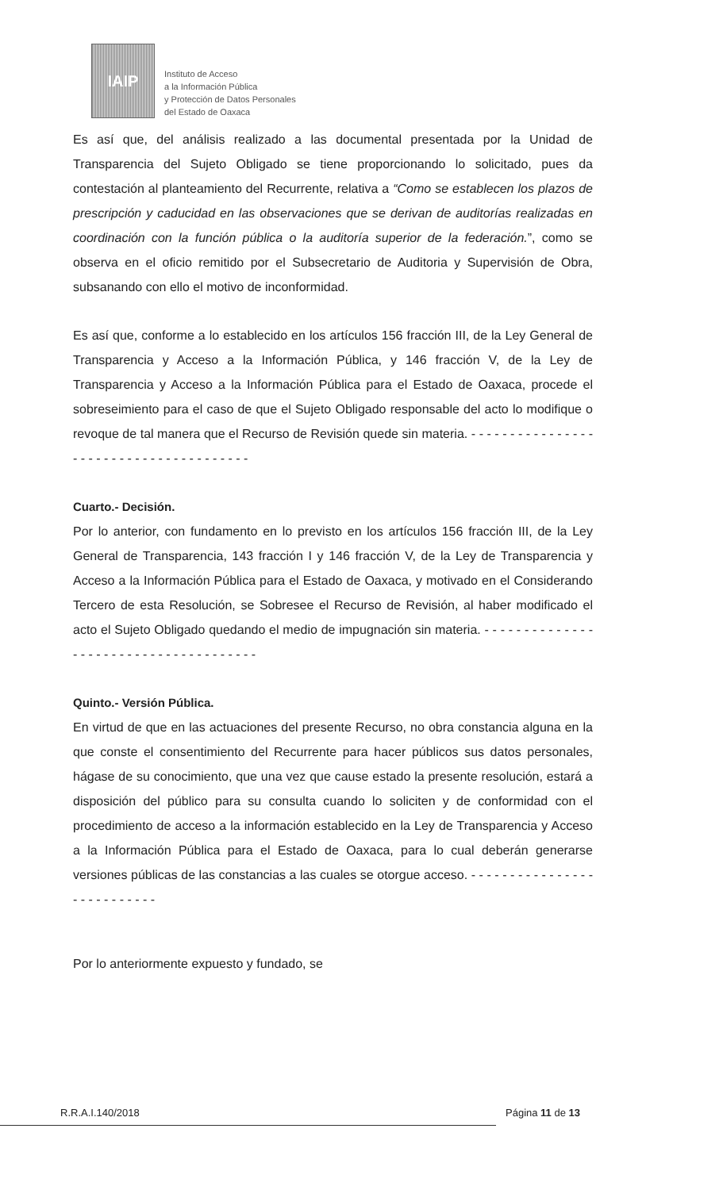IAIP
Instituto de Acceso
a la Información Pública
y Protección de Datos Personales
del Estado de Oaxaca
Es así que, del análisis realizado a las documental presentada por la Unidad de Transparencia del Sujeto Obligado se tiene proporcionando lo solicitado, pues da contestación al planteamiento del Recurrente, relativa a “Como se establecen los plazos de prescripción y caducidad en las observaciones que se derivan de auditorías realizadas en coordinación con la función pública o la auditoría superior de la federación.”, como se observa en el oficio remitido por el Subsecretario de Auditoria y Supervisión de Obra, subsanando con ello el motivo de inconformidad.
Es así que, conforme a lo establecido en los artículos 156 fracción III, de la Ley General de Transparencia y Acceso a la Información Pública, y 146 fracción V, de la Ley de Transparencia y Acceso a la Información Pública para el Estado de Oaxaca, procede el sobreseimiento para el caso de que el Sujeto Obligado responsable del acto lo modifique o revoque de tal manera que el Recurso de Revisión quede sin materia. - - - - - - - - - - - - - - - - - - - - - - - - - - - - - - - - - - - - - - -
Cuarto.- Decisión.
Por lo anterior, con fundamento en lo previsto en los artículos 156 fracción III, de la Ley General de Transparencia, 143 fracción I y 146 fracción V, de la Ley de Transparencia y Acceso a la Información Pública para el Estado de Oaxaca, y motivado en el Considerando Tercero de esta Resolución, se Sobresee el Recurso de Revisión, al haber modificado el acto el Sujeto Obligado quedando el medio de impugnación sin materia. - - - - - - - - - - - - - - - - - - - - - - - - - - - - - - - - - - - - - -
Quinto.- Versión Pública.
En virtud de que en las actuaciones del presente Recurso, no obra constancia alguna en la que conste el consentimiento del Recurrente para hacer públicos sus datos personales, hágase de su conocimiento, que una vez que cause estado la presente resolución, estará a disposición del público para su consulta cuando lo soliciten y de conformidad con el procedimiento de acceso a la información establecido en la Ley de Transparencia y Acceso a la Información Pública para el Estado de Oaxaca, para lo cual deberán generarse versiones públicas de las constancias a las cuales se otorgue acceso. - - - - - - - - - - - - - - - - - - - - - - - - - - -
Por lo anteriormente expuesto y fundado, se
R.R.A.I.140/2018 Página 11 de 13